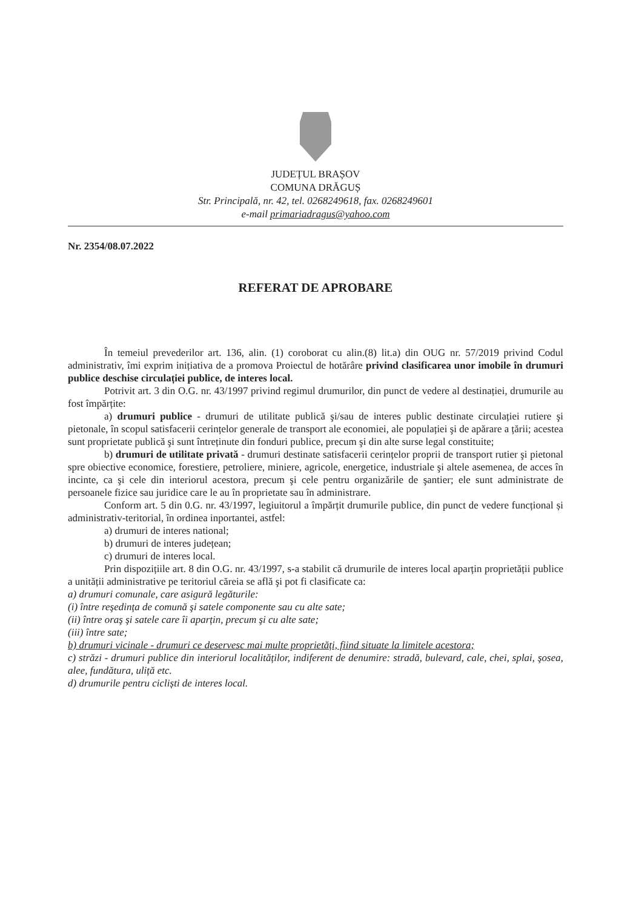JUDEȚUL BRAȘOV
COMUNA DRĂGUȘ
Str. Principală, nr. 42, tel. 0268249618, fax. 0268249601
e-mail primariadragus@yahoo.com
Nr. 2354/08.07.2022
REFERAT DE APROBARE
În temeiul prevederilor art. 136, alin. (1) coroborat cu alin.(8) lit.a) din OUG nr. 57/2019 privind Codul administrativ, îmi exprim inițiativa de a promova Proiectul de hotărâre privind clasificarea unor imobile în drumuri publice deschise circulației publice, de interes local.
Potrivit art. 3 din O.G. nr. 43/1997 privind regimul drumurilor, din punct de vedere al destinației, drumurile au fost împărțite:
a) drumuri publice - drumuri de utilitate publică şi/sau de interes public destinate circulației rutiere şi pietonale, în scopul satisfacerii cerințelor generale de transport ale economiei, ale populației şi de apărare a țării; acestea sunt proprietate publică şi sunt întreținute din fonduri publice, precum şi din alte surse legal constituite;
b) drumuri de utilitate privată - drumuri destinate satisfacerii cerințelor proprii de transport rutier şi pietonal spre obiective economice, forestiere, petroliere, miniere, agricole, energetice, industriale şi altele asemenea, de acces în incinte, ca şi cele din interiorul acestora, precum şi cele pentru organizările de şantier; ele sunt administrate de persoanele fizice sau juridice care le au în proprietate sau în administrare.
Conform art. 5 din 0.G. nr. 43/1997, legiuitorul a împărțit drumurile publice, din punct de vedere funcțional și administrativ-teritorial, în ordinea inportantei, astfel:
a) drumuri de interes national;
b) drumuri de interes județean;
c) drumuri de interes local.
Prin dispozițiile art. 8 din O.G. nr. 43/1997, s-a stabilit că drumurile de interes local aparțin proprietății publice a unității administrative pe teritoriul căreia se află şi pot fi clasificate ca:
a) drumuri comunale, care asigură legăturile:
(i) între reşedința de comună şi satele componente sau cu alte sate;
(ii) între oraş şi satele care îi aparțin, precum şi cu alte sate;
(iii) între sate;
b) drumuri vicinale - drumuri ce deservesc mai multe proprietăți, fiind situate la limitele acestora;
c) străzi - drumuri publice din interiorul localităților, indiferent de denumire: stradă, bulevard, cale, chei, splai, şosea, alee, fundătura, uliță etc.
d) drumurile pentru cicliști de interes local.